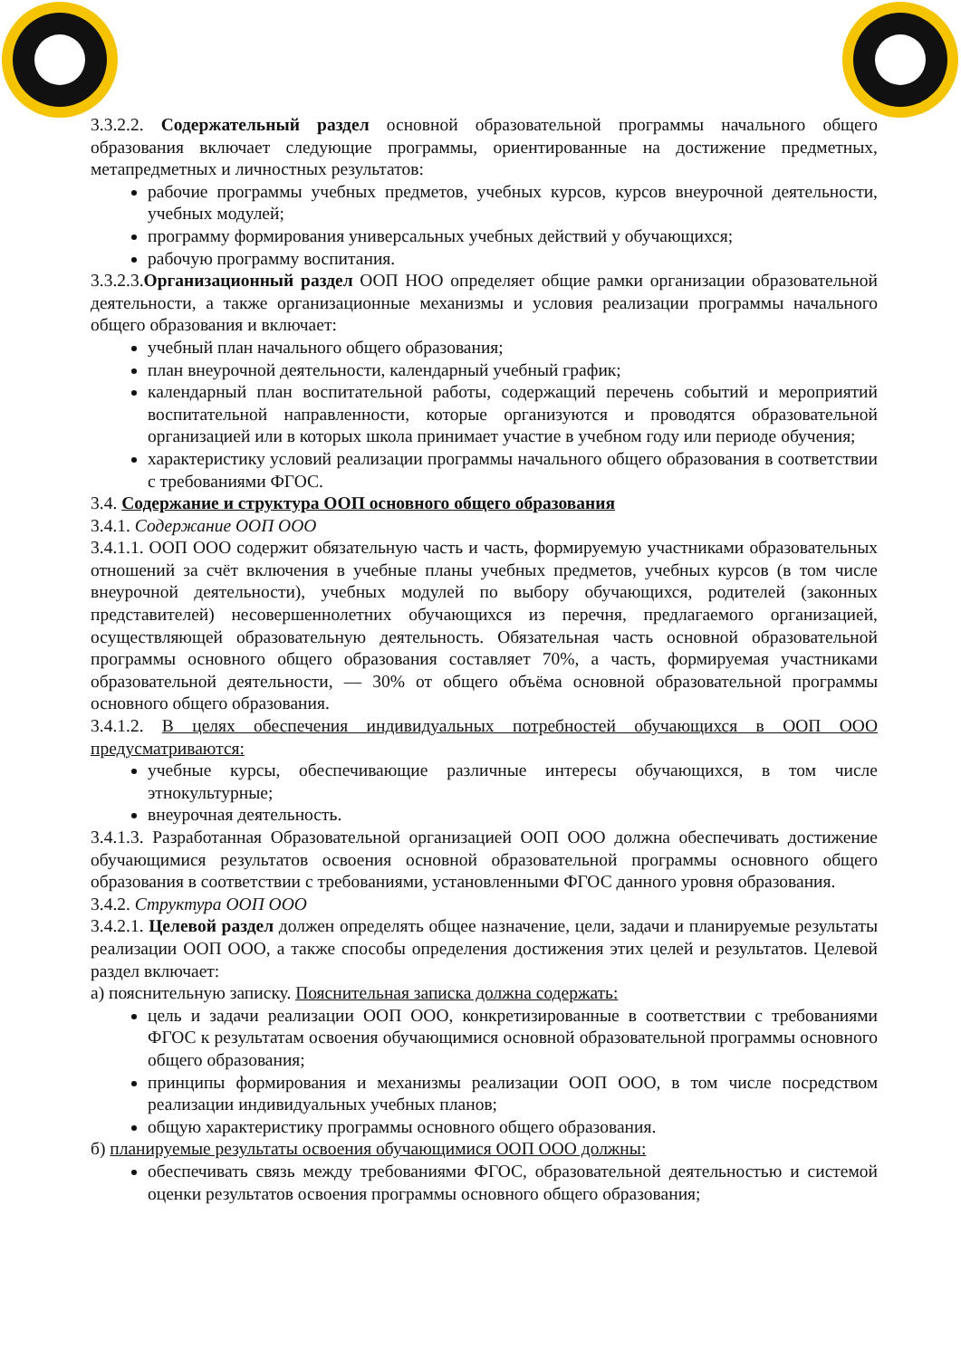3.3.2.2. Содержательный раздел основной образовательной программы начального общего образования включает следующие программы, ориентированные на достижение предметных, метапредметных и личностных результатов:
рабочие программы учебных предметов, учебных курсов, курсов внеурочной деятельности, учебных модулей;
программу формирования универсальных учебных действий у обучающихся;
рабочую программу воспитания.
3.3.2.3.Организационный раздел ООП НОО определяет общие рамки организации образовательной деятельности, а также организационные механизмы и условия реализации программы начального общего образования и включает:
учебный план начального общего образования;
план внеурочной деятельности, календарный учебный график;
календарный план воспитательной работы, содержащий перечень событий и мероприятий воспитательной направленности, которые организуются и проводятся образовательной организацией или в которых школа принимает участие в учебном году или периоде обучения;
характеристику условий реализации программы начального общего образования в соответствии с требованиями ФГОС.
3.4. Содержание и структура ООП основного общего образования
3.4.1. Содержание ООП ООО
3.4.1.1. ООП ООО содержит обязательную часть и часть, формируемую участниками образовательных отношений за счёт включения в учебные планы учебных предметов, учебных курсов (в том числе внеурочной деятельности), учебных модулей по выбору обучающихся, родителей (законных представителей) несовершеннолетних обучающихся из перечня, предлагаемого организацией, осуществляющей образовательную деятельность. Обязательная часть основной образовательной программы основного общего образования составляет 70%, а часть, формируемая участниками образовательной деятельности, — 30% от общего объёма основной образовательной программы основного общего образования.
3.4.1.2. В целях обеспечения индивидуальных потребностей обучающихся в ООП ООО предусматриваются:
учебные курсы, обеспечивающие различные интересы обучающихся, в том числе этнокультурные;
внеурочная деятельность.
3.4.1.3. Разработанная Образовательной организацией ООП ООО должна обеспечивать достижение обучающимися результатов освоения основной образовательной программы основного общего образования в соответствии с требованиями, установленными ФГОС данного уровня образования.
3.4.2. Структура ООП ООО
3.4.2.1. Целевой раздел должен определять общее назначение, цели, задачи и планируемые результаты реализации ООП ООО, а также способы определения достижения этих целей и результатов. Целевой раздел включает:
а) пояснительную записку. Пояснительная записка должна содержать:
цель и задачи реализации ООП ООО, конкретизированные в соответствии с требованиями ФГОС к результатам освоения обучающимися основной образовательной программы основного общего образования;
принципы формирования и механизмы реализации ООП ООО, в том числе посредством реализации индивидуальных учебных планов;
общую характеристику программы основного общего образования.
б) планируемые результаты освоения обучающимися ООП ООО должны:
обеспечивать связь между требованиями ФГОС, образовательной деятельностью и системой оценки результатов освоения программы основного общего образования;